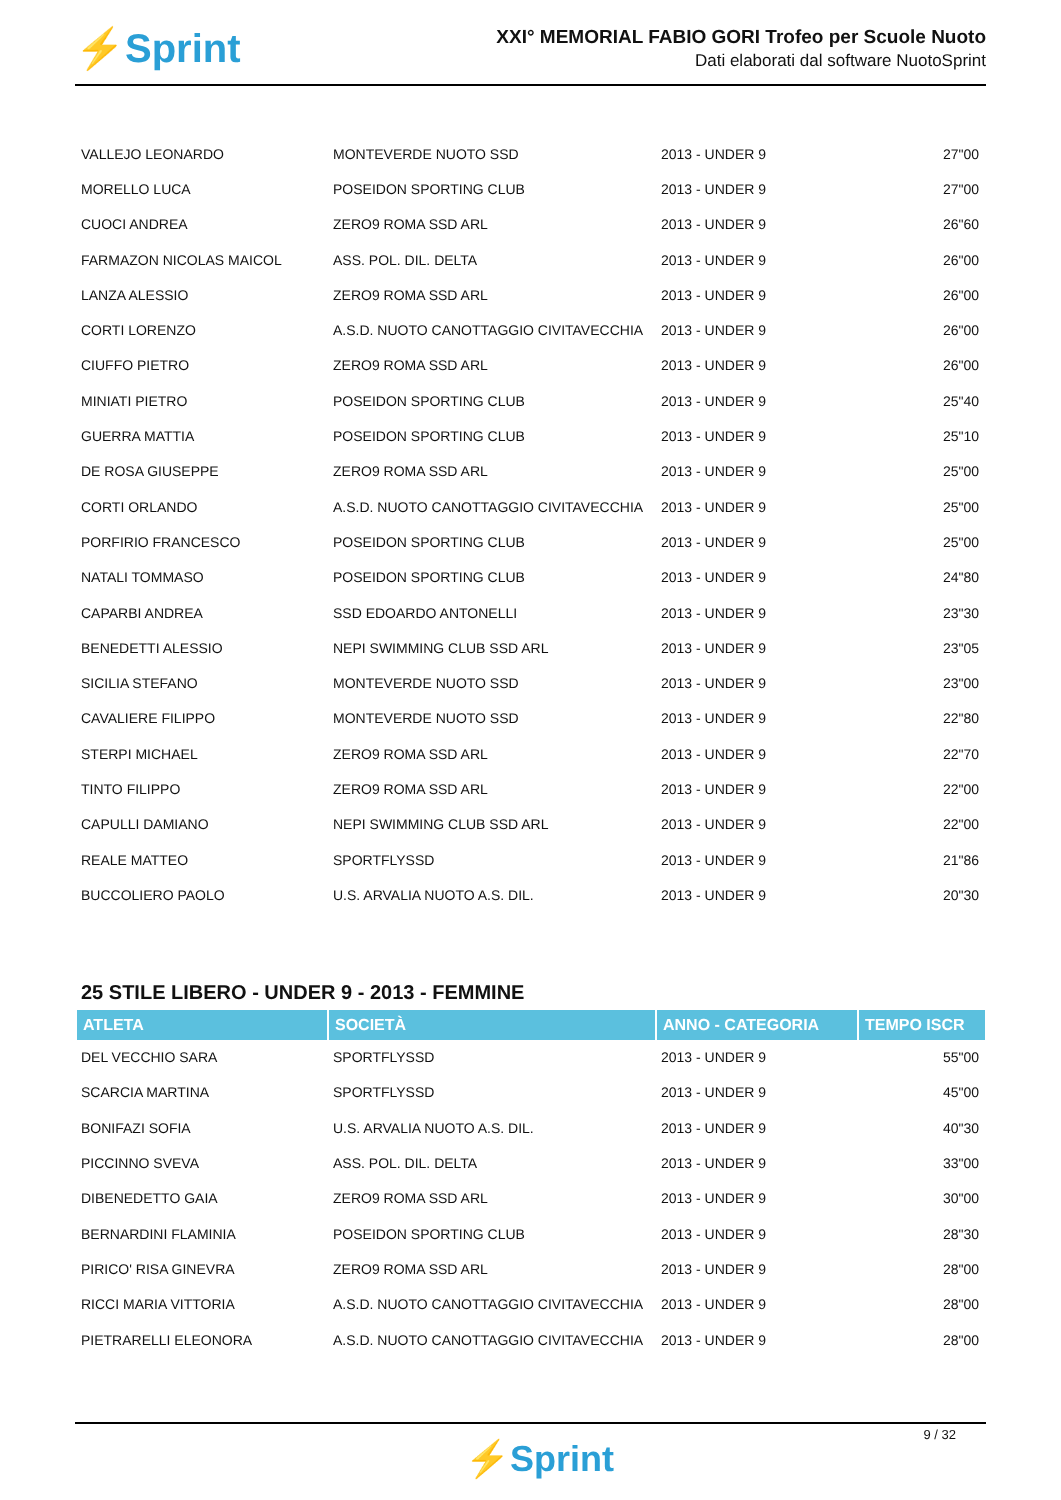⚡Sprint
XXI° MEMORIAL FABIO GORI Trofeo per Scuole Nuoto
Dati elaborati dal software NuotoSprint
| VALLEJO LEONARDO | MONTEVERDE NUOTO SSD | 2013 - UNDER 9 | 27"00 |
| MORELLO LUCA | POSEIDON SPORTING CLUB | 2013 - UNDER 9 | 27"00 |
| CUOCI ANDREA | ZERO9 ROMA SSD ARL | 2013 - UNDER 9 | 26"60 |
| FARMAZON NICOLAS MAICOL | ASS. POL. DIL. DELTA | 2013 - UNDER 9 | 26"00 |
| LANZA ALESSIO | ZERO9 ROMA SSD ARL | 2013 - UNDER 9 | 26"00 |
| CORTI LORENZO | A.S.D. NUOTO CANOTTAGGIO CIVITAVECCHIA | 2013 - UNDER 9 | 26"00 |
| CIUFFO PIETRO | ZERO9 ROMA SSD ARL | 2013 - UNDER 9 | 26"00 |
| MINIATI PIETRO | POSEIDON SPORTING CLUB | 2013 - UNDER 9 | 25"40 |
| GUERRA MATTIA | POSEIDON SPORTING CLUB | 2013 - UNDER 9 | 25"10 |
| DE ROSA GIUSEPPE | ZERO9 ROMA SSD ARL | 2013 - UNDER 9 | 25"00 |
| CORTI ORLANDO | A.S.D. NUOTO CANOTTAGGIO CIVITAVECCHIA | 2013 - UNDER 9 | 25"00 |
| PORFIRIO FRANCESCO | POSEIDON SPORTING CLUB | 2013 - UNDER 9 | 25"00 |
| NATALI TOMMASO | POSEIDON SPORTING CLUB | 2013 - UNDER 9 | 24"80 |
| CAPARBI ANDREA | SSD EDOARDO ANTONELLI | 2013 - UNDER 9 | 23"30 |
| BENEDETTI ALESSIO | NEPI SWIMMING CLUB SSD ARL | 2013 - UNDER 9 | 23"05 |
| SICILIA STEFANO | MONTEVERDE NUOTO SSD | 2013 - UNDER 9 | 23"00 |
| CAVALIERE FILIPPO | MONTEVERDE NUOTO SSD | 2013 - UNDER 9 | 22"80 |
| STERPI MICHAEL | ZERO9 ROMA SSD ARL | 2013 - UNDER 9 | 22"70 |
| TINTO FILIPPO | ZERO9 ROMA SSD ARL | 2013 - UNDER 9 | 22"00 |
| CAPULLI DAMIANO | NEPI SWIMMING CLUB SSD ARL | 2013 - UNDER 9 | 22"00 |
| REALE MATTEO | SPORTFLYSSD | 2013 - UNDER 9 | 21"86 |
| BUCCOLIERO PAOLO | U.S. ARVALIA NUOTO A.S. DIL. | 2013 - UNDER 9 | 20"30 |
25 STILE LIBERO - UNDER 9 - 2013 - FEMMINE
| ATLETA | SOCIETÀ | ANNO - CATEGORIA | TEMPO ISCR |
| --- | --- | --- | --- |
| DEL VECCHIO SARA | SPORTFLYSSD | 2013 - UNDER 9 | 55"00 |
| SCARCIA MARTINA | SPORTFLYSSD | 2013 - UNDER 9 | 45"00 |
| BONIFAZI SOFIA | U.S. ARVALIA NUOTO A.S. DIL. | 2013 - UNDER 9 | 40"30 |
| PICCINNO SVEVA | ASS. POL. DIL. DELTA | 2013 - UNDER 9 | 33"00 |
| DIBENEDETTO GAIA | ZERO9 ROMA SSD ARL | 2013 - UNDER 9 | 30"00 |
| BERNARDINI FLAMINIA | POSEIDON SPORTING CLUB | 2013 - UNDER 9 | 28"30 |
| PIRICO' RISA GINEVRA | ZERO9 ROMA SSD ARL | 2013 - UNDER 9 | 28"00 |
| RICCI MARIA VITTORIA | A.S.D. NUOTO CANOTTAGGIO CIVITAVECCHIA | 2013 - UNDER 9 | 28"00 |
| PIETRARELLI ELEONORA | A.S.D. NUOTO CANOTTAGGIO CIVITAVECCHIA | 2013 - UNDER 9 | 28"00 |
9 / 32
⚡Sprint